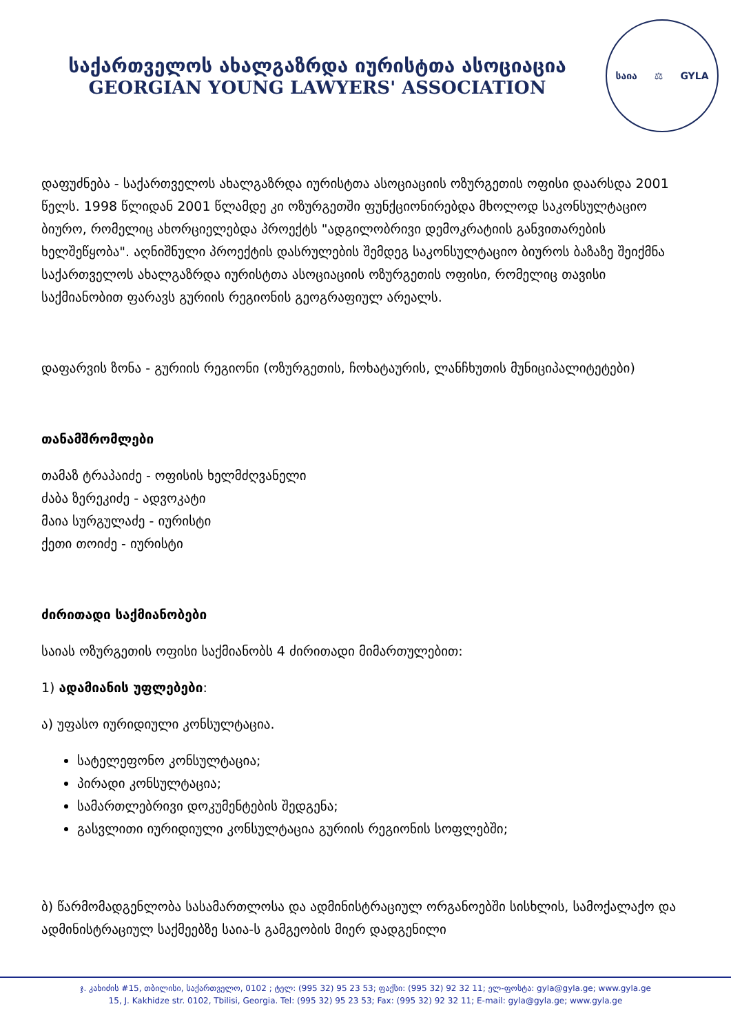საქართველოს ახალგაზრდა იურისტთა ასოციაცია
GEORGIAN YOUNG LAWYERS' ASSOCIATION
საია ⚖ GYLA
დაფუძნება - საქართველოს ახალგაზრდა იურისტთა ასოციაციის ოზურგეთის ოფისი დაარსდა 2001 წელს. 1998 წლიდან 2001 წლამდე კი ოზურგეთში ფუნქციონირებდა მხოლოდ საკონსულტაციო ბიურო, რომელიც ახორციელებდა პროექტს "ადგილობრივი დემოკრატიის განვითარების ხელშეწყობა". აღნიშნული პროექტის დასრულების შემდეგ საკონსულტაციო ბიუროს ბაზაზე შეიქმნა საქართველოს ახალგაზრდა იურისტთა ასოციაციის ოზურგეთის ოფისი, რომელიც თავისი საქმიანობით ფარავს გურიის რეგიონის გეოგრაფიულ არეალს.
დაფარვის ზონა - გურიის რეგიონი (ოზურგეთის, ჩოხატაურის, ლანჩხუთის მუნიციპალიტეტები)
თანამშრომლები
თამაზ ტრაპაიძე - ოფისის ხელმძღვანელი
ძაბა ზერეკიძე - ადვოკატი
მაია სურგულაძე - იურისტი
ქეთი თოიძე - იურისტი
ძირითადი საქმიანობები
საიას ოზურგეთის ოფისი საქმიანობს 4 ძირითადი მიმართულებით:
1) ადამიანის უფლებები:
ა) უფასო იურიდიული კონსულტაცია.
სატელეფონო კონსულტაცია;
პირადი კონსულტაცია;
სამართლებრივი დოკუმენტების შედგენა;
გასვლითი იურიდიული კონსულტაცია გურიის რეგიონის სოფლებში;
ბ) წარმომადგენლობა სასამართლოსა და ადმინისტრაციულ ორგანოებში სისხლის, სამოქალაქო და ადმინისტრაციულ საქმეებზე საია-ს გამგეობის მიერ დადგენილი
ჯ. კახიძის #15, თბილისი, საქართველო, 0102 ; ტელ: (995 32) 95 23 53; ფაქსი: (995 32) 92 32 11; ელ-ფოსტა: gyla@gyla.ge; www.gyla.ge
15, J. Kakhidze str. 0102, Tbilisi, Georgia. Tel: (995 32) 95 23 53; Fax: (995 32) 92 32 11; E-mail: gyla@gyla.ge; www.gyla.ge